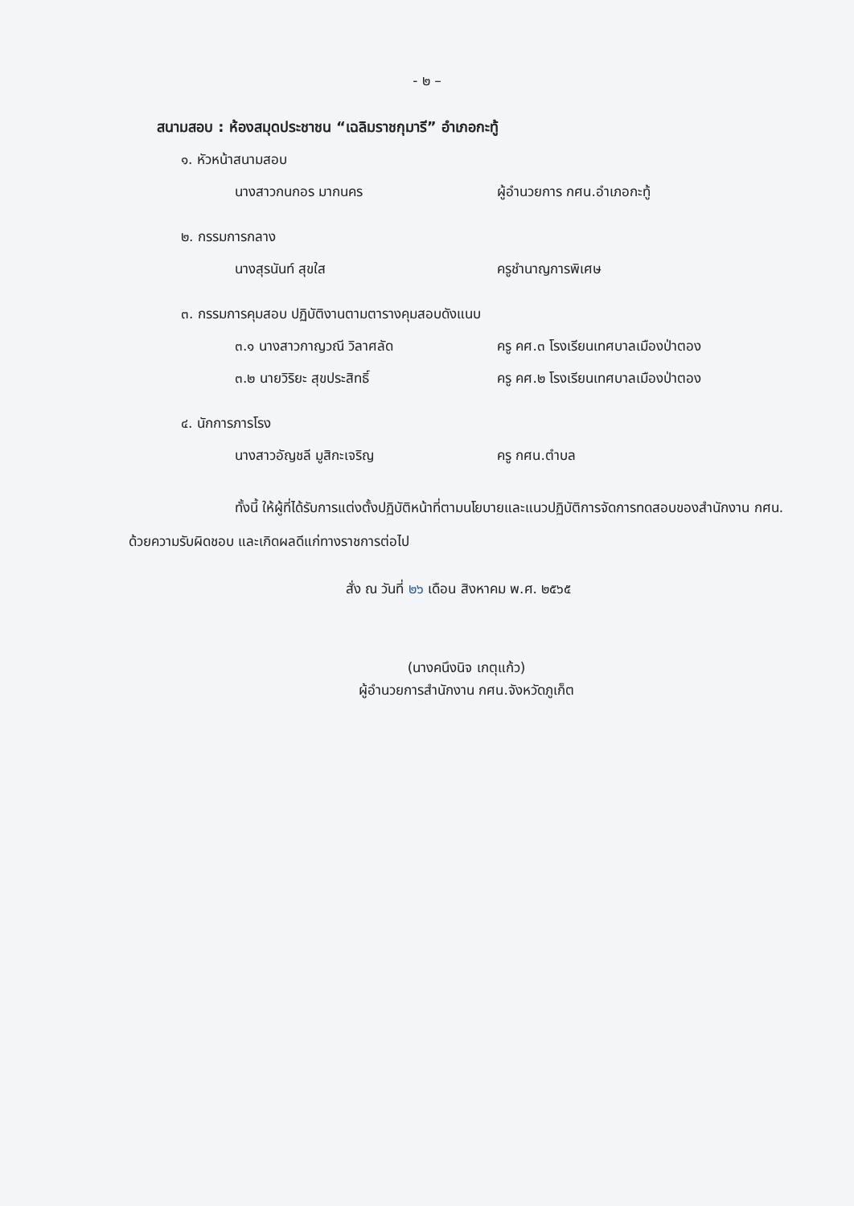- ๒ –
สนามสอบ : ห้องสมุดประชาชน “เฉลิมราชกุมารี” อำเภอกะทู้
๑. หัวหน้าสนามสอบ
นางสาวกนกอร มากนคร ผู้อำนวยการ กศน.อำเภอกะทู้
๒. กรรมการกลาง
นางสุรนันท์ สุขใส ครูชำนาญการพิเศษ
๓. กรรมการคุมสอบ ปฏิบัติงานตามตารางคุมสอบดังแนบ
๓.๑ นางสาวกาญวณี วิลาศลัด ครู คศ.๓ โรงเรียนเทศบาลเมืองป่าตอง
๓.๒ นายวิริยะ สุขประสิทธิ์ ครู คศ.๒ โรงเรียนเทศบาลเมืองป่าตอง
๔. นักการภารโรง
นางสาวอัญชลี มูสิกะเจริญ ครู กศน.ตำบล
ทั้งนี้ ให้ผู้ที่ได้รับการแต่งตั้งปฏิบัติหน้าที่ตามนโยบายและแนวปฏิบัติการจัดการทดสอบของสำนักงาน กศน. ด้วยความรับผิดชอบ และเกิดผลดีแก่ทางราชการต่อไป
สั่ง ณ วันที่ ๒๖ เดือน สิงหาคม พ.ศ. ๒๕๖๕
(นางคนึงนิจ เกตุแก้ว)
ผู้อำนวยการสำนักงาน กศน.จังหวัดภูเก็ต